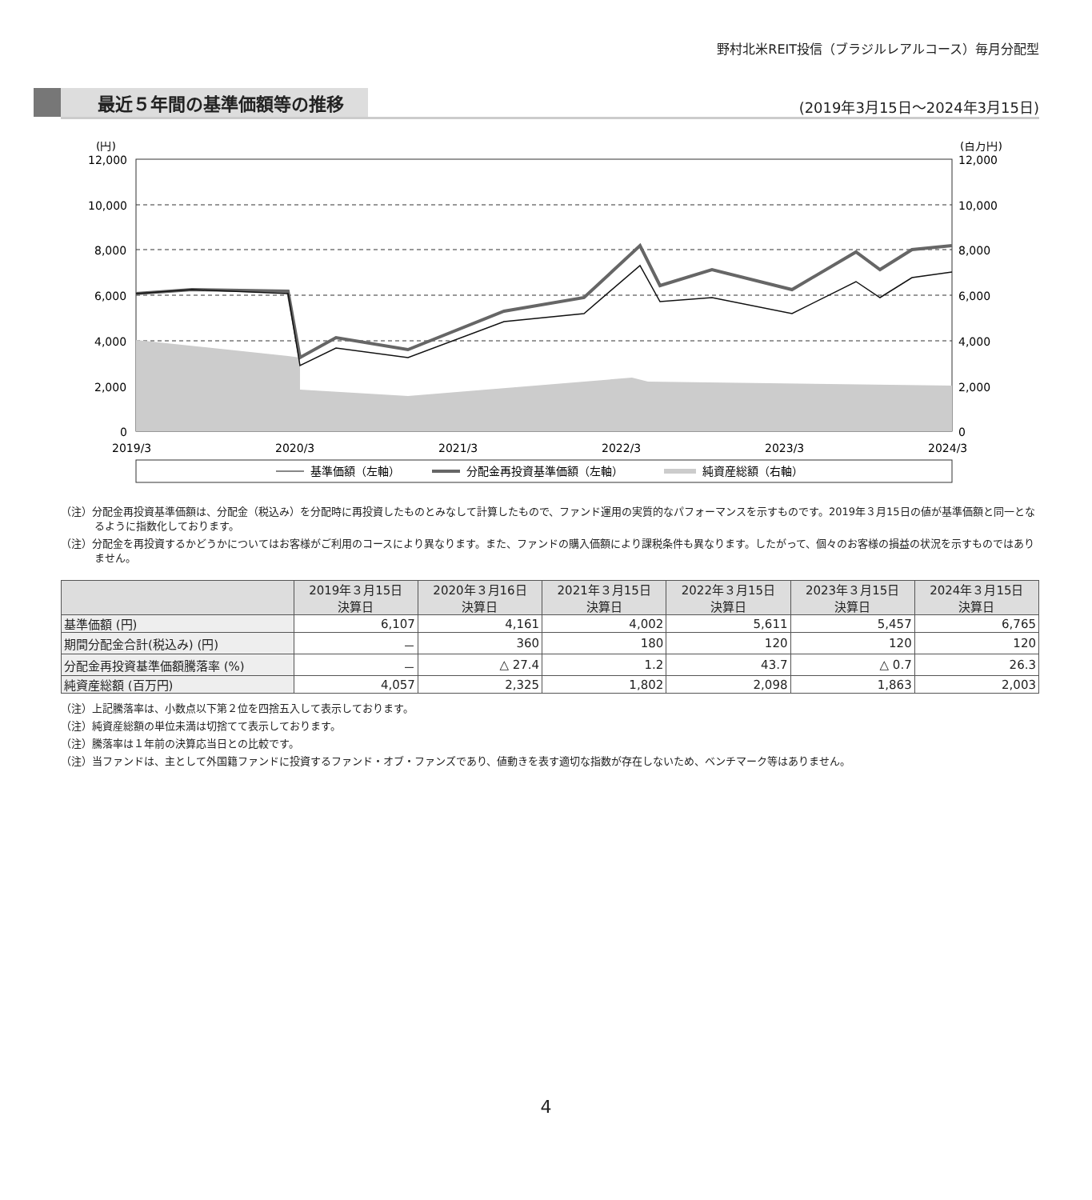野村北米REIT投信（ブラジルレアルコース）毎月分配型
最近５年間の基準価額等の推移
(2019年3月15日～2024年3月15日)
(円)
(百万円)
12,000
10,000
8,000
6,000
4,000
2,000
0
12,000
10,000
8,000
6,000
4,000
2,000
0
2019/3
2020/3
2021/3
2022/3
2023/3
2024/3
基準価額（左軸）
分配金再投資基準価額（左軸）
純資産総額（右軸）
（注）分配金再投資基準価額は、分配金（税込み）を分配時に再投資したものとみなして計算したもので、ファンド運用の実質的なパフォーマンスを示すものです。2019年３月15日の値が基準価額と同一となるように指数化しております。
（注）分配金を再投資するかどうかについてはお客様がご利用のコースにより異なります。また、ファンドの購入価額により課税条件も異なります。したがって、個々のお客様の損益の状況を示すものではありません。
| | 2019年３月15日 決算日 | 2020年３月16日 決算日 | 2021年３月15日 決算日 | 2022年３月15日 決算日 | 2023年３月15日 決算日 | 2024年３月15日 決算日 |
| --- | --- | --- | --- | --- | --- | --- |
| 基準価額 (円) | 6,107 | 4,161 | 4,002 | 5,611 | 5,457 | 6,765 |
| 期間分配金合計(税込み) (円) | － | 360 | 180 | 120 | 120 | 120 |
| 分配金再投資基準価額騰落率 (%) | － | △ 27.4 | 1.2 | 43.7 | △ 0.7 | 26.3 |
| 純資産総額 (百万円) | 4,057 | 2,325 | 1,802 | 2,098 | 1,863 | 2,003 |
（注）上記騰落率は、小数点以下第２位を四捨五入して表示しております。
（注）純資産総額の単位未満は切捨てて表示しております。
（注）騰落率は１年前の決算応当日との比較です。
（注）当ファンドは、主として外国籍ファンドに投資するファンド・オブ・ファンズであり、値動きを表す適切な指数が存在しないため、ベンチマーク等はありません。
4